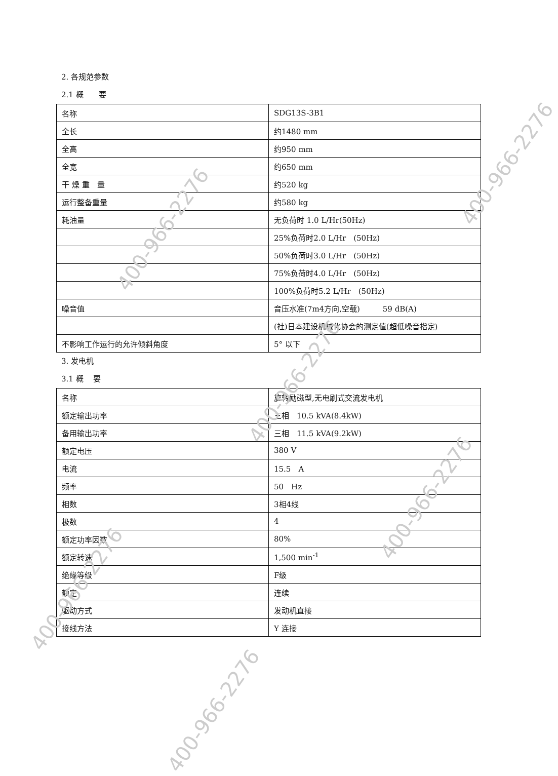2. 各规范参数
2.1 概　　要
| 名称 | SDG13S-3B1 |
| 全长 | 约1480 mm |
| 全高 | 约950 mm |
| 全宽 | 约650 mm |
| 干 燥 重 量 | 约520 kg |
| 运行整备重量 | 约580 kg |
| 耗油量 | 无负荷时 1.0 L/Hr(50Hz) |
| | 25%负荷时2.0 L/Hr (50Hz) |
| | 50%负荷时3.0 L/Hr (50Hz) |
| | 75%负荷时4.0 L/Hr (50Hz) |
| | 100%负荷时5.2 L/Hr (50Hz) |
| 噪音值 | 音压水准(7m4方向,空载) 59 dB(A) |
| | (社)日本建设机械化协会的测定值(超低噪音指定) |
| 不影响工作运行的允许倾斜角度 | 5° 以下 |
3. 发电机
3.1 概　 要
| 名称 | 旋转励磁型,无电刷式交流发电机 |
| 额定输出功率 | 三相 10.5 kVA(8.4kW) |
| 备用输出功率 | 三相 11.5 kVA(9.2kW) |
| 额定电压 | 380 V |
| 电流 | 15.5 A |
| 频率 | 50 Hz |
| 相数 | 3相4线 |
| 极数 | 4 |
| 额定功率因数 | 80% |
| 额定转速 | 1,500 min<sup>-1</sup> |
| 绝缘等级 | F级 |
| 额定 | 连续 |
| 驱动方式 | 发动机直接 |
| 接线方法 | Y 连接 |
400-966-2276
400-966-2276
400-966-2276
400-966-2276
400-966-2276
400-966-2276